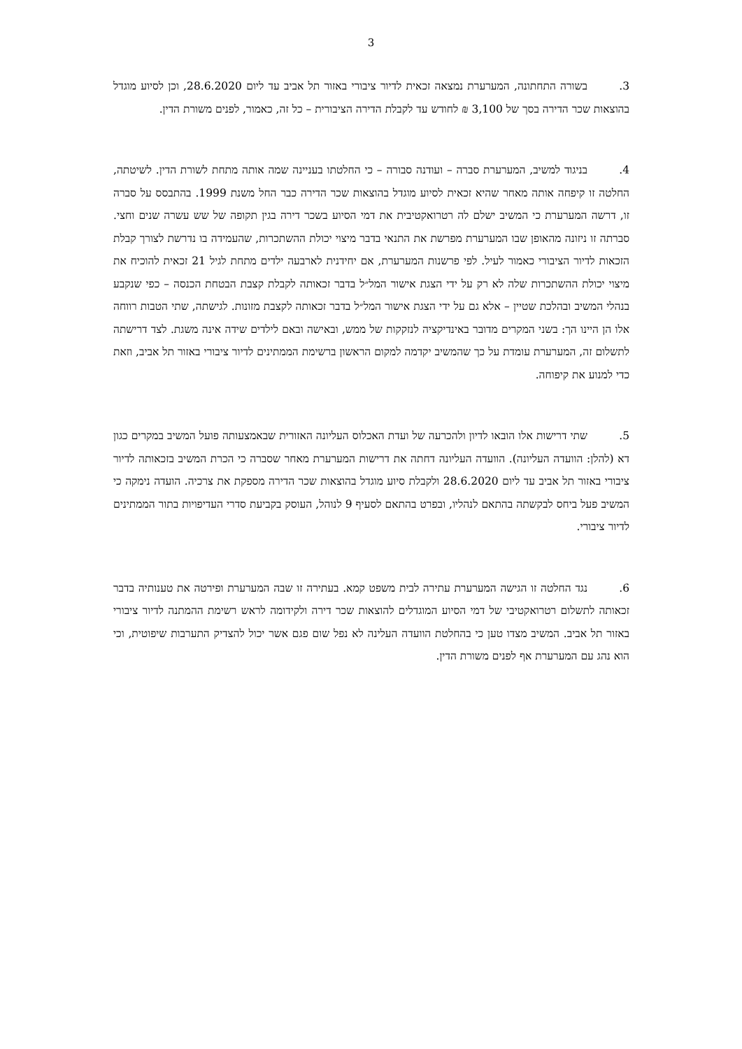3
3. בשורה התחתונה, המערערת נמצאה זכאית לדיור ציבורי באזור תל אביב עד ליום 28.6.2020, וכן לסיוע מוגדל בהוצאות שכר הדירה בסך של 3,100 ₪ לחודש עד לקבלת הדירה הציבורית – כל זה, כאמור, לפנים משורת הדין.
4. בניגוד למשיב, המערערת סברה – ועודנה סבורה – כי החלטתו בעניינה שמה אותה מתחת לשורת הדין. לשיטתה, החלטה זו קיפחה אותה מאחר שהיא זכאית לסיוע מוגדל בהוצאות שכר הדירה כבר החל משנת 1999. בהתבסס על סברה זו, דרשה המערערת כי המשיב ישלם לה רטרואקטיבית את דמי הסיוע בשכר דירה בגין תקופה של שש עשרה שנים וחצי. סברתה זו ניזונה מהאופן שבו המערערת מפרשת את התנאי בדבר מיצוי יכולת ההשתכרות, שהעמידה בו נדרשת לצורך קבלת הזכאות לדיור הציבורי כאמור לעיל. לפי פרשנות המערערת, אם יחידנית לארבעה ילדים מתחת לגיל 21 זכאית להוכיח את מיצוי יכולת ההשתכרות שלה לא רק על ידי הצגת אישור המל״ל בדבר זכאותה לקבלת קצבת הבטחת הכנסה – כפי שנקבע בנהלי המשיב ובהלכת שטיין – אלא גם על ידי הצגת אישור המל״ל בדבר זכאותה לקצבת מזונות. לגישתה, שתי הטבות רווחה אלו הן היינו הך: בשני המקרים מדובר באינדיקציה לנזקקות של ממש, ובאישה ובאם לילדים שידה אינה משגת. לצד דרישתה לתשלום זה, המערערת עומדת על כך שהמשיב יקדמה למקום הראשון ברשימת הממתינים לדיור ציבורי באזור תל אביב, וזאת כדי למנוע את קיפוחה.
5. שתי דרישות אלו הובאו לדיון ולהכרעה של ועדת האכלוס העליונה האזורית שבאמצעותה פועל המשיב במקרים כגון דא (להלן: הוועדה העליונה). הוועדה העליונה דחתה את דרישות המערערת מאחר שסברה כי הכרת המשיב בזכאותה לדיור ציבורי באזור תל אביב עד ליום 28.6.2020 ולקבלת סיוע מוגדל בהוצאות שכר הדירה מספקת את צרכיה. הועדה נימקה כי המשיב פעל ביחס לבקשתה בהתאם לנהליו, ובפרט בהתאם לסעיף 9 לנוהל, העוסק בקביעת סדרי העדיפויות בתור הממתינים לדיור ציבורי.
6. נגד החלטה זו הגישה המערערת עתירה לבית משפט קמא. בעתירה זו שבה המערערת ופירטה את טענותיה בדבר זכאותה לתשלום רטרואקטיבי של דמי הסיוע המוגדלים להוצאות שכר דירה ולקידומה לראש רשימת ההמתנה לדיור ציבורי באזור תל אביב. המשיב מצדו טען כי בהחלטת הוועדה העלינה לא נפל שום פגם אשר יכול להצדיק התערבות שיפוטית, וכי הוא נהג עם המערערת אף לפנים משורת הדין.